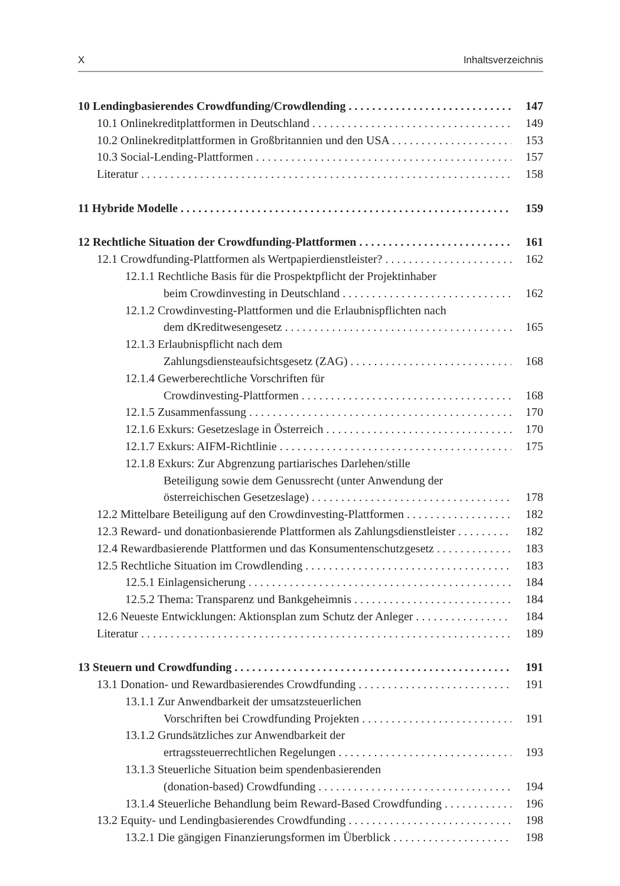X Inhaltsverzeichnis
10 Lendingbasierendes Crowdfunding/Crowdlending 147
10.1 Onlinekreditplattformen in Deutschland 149
10.2 Onlinekreditplattformen in Großbritannien und den USA 153
10.3 Social-Lending-Plattformen 157
Literatur 158
11 Hybride Modelle 159
12 Rechtliche Situation der Crowdfunding-Plattformen 161
12.1 Crowdfunding-Plattformen als Wertpapierdienstleister? 162
12.1.1 Rechtliche Basis für die Prospektpflicht der Projektinhaber
beim Crowdinvesting in Deutschland 162
12.1.2 Crowdinvesting-Plattformen und die Erlaubnispflichten nach
dem dKreditwesengesetz 165
12.1.3 Erlaubnispflicht nach dem
Zahlungsdiensteaufsichtsgesetz (ZAG) 168
12.1.4 Gewerberechtliche Vorschriften für
Crowdinvesting-Plattformen 168
12.1.5 Zusammenfassung 170
12.1.6 Exkurs: Gesetzeslage in Österreich 170
12.1.7 Exkurs: AIFM-Richtlinie 175
12.1.8 Exkurs: Zur Abgrenzung partiarisches Darlehen/stille
Beteiligung sowie dem Genussrecht (unter Anwendung der
österreichischen Gesetzeslage) 178
12.2 Mittelbare Beteiligung auf den Crowdinvesting-Plattformen 182
12.3 Reward- und donationbasierende Plattformen als Zahlungsdienstleister 182
12.4 Rewardbasierende Plattformen und das Konsumentenschutzgesetz 183
12.5 Rechtliche Situation im Crowdlending 183
12.5.1 Einlagensicherung 184
12.5.2 Thema: Transparenz und Bankgeheimnis 184
12.6 Neueste Entwicklungen: Aktionsplan zum Schutz der Anleger 184
Literatur 189
13 Steuern und Crowdfunding 191
13.1 Donation- und Rewardbasierendes Crowdfunding 191
13.1.1 Zur Anwendbarkeit der umsatzsteuerlichen
Vorschriften bei Crowdfunding Projekten 191
13.1.2 Grundsätzliches zur Anwendbarkeit der
ertragssteuerrechtlichen Regelungen 193
13.1.3 Steuerliche Situation beim spendenbasierenden
(donation-based) Crowdfunding 194
13.1.4 Steuerliche Behandlung beim Reward-Based Crowdfunding 196
13.2 Equity- und Lendingbasierendes Crowdfunding 198
13.2.1 Die gängigen Finanzierungsformen im Überblick 198